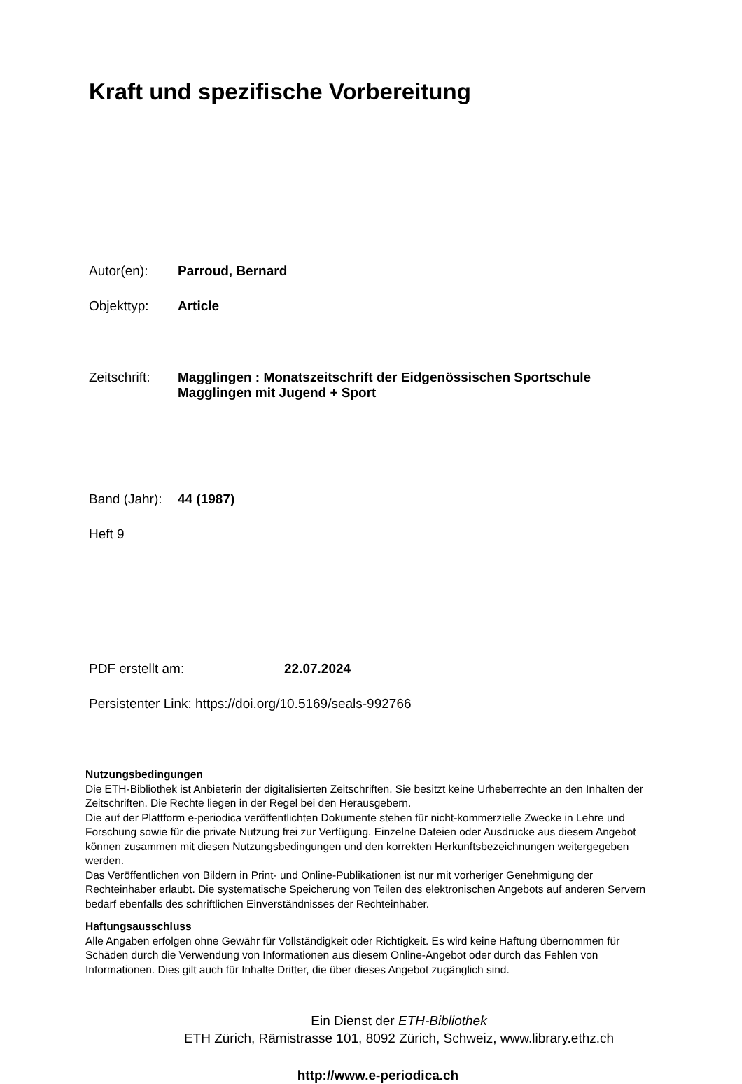Kraft und spezifische Vorbereitung
Autor(en): Parroud, Bernard
Objekttyp: Article
Zeitschrift: Magglingen : Monatszeitschrift der Eidgenössischen Sportschule
Magglingen mit Jugend + Sport
Band (Jahr): 44 (1987)
Heft 9
PDF erstellt am: 22.07.2024
Persistenter Link: https://doi.org/10.5169/seals-992766
Nutzungsbedingungen
Die ETH-Bibliothek ist Anbieterin der digitalisierten Zeitschriften. Sie besitzt keine Urheberrechte an den Inhalten der Zeitschriften. Die Rechte liegen in der Regel bei den Herausgebern.
Die auf der Plattform e-periodica veröffentlichten Dokumente stehen für nicht-kommerzielle Zwecke in Lehre und Forschung sowie für die private Nutzung frei zur Verfügung. Einzelne Dateien oder Ausdrucke aus diesem Angebot können zusammen mit diesen Nutzungsbedingungen und den korrekten Herkunftsbezeichnungen weitergegeben werden.
Das Veröffentlichen von Bildern in Print- und Online-Publikationen ist nur mit vorheriger Genehmigung der Rechteinhaber erlaubt. Die systematische Speicherung von Teilen des elektronischen Angebots auf anderen Servern bedarf ebenfalls des schriftlichen Einverständnisses der Rechteinhaber.
Haftungsausschluss
Alle Angaben erfolgen ohne Gewähr für Vollständigkeit oder Richtigkeit. Es wird keine Haftung übernommen für Schäden durch die Verwendung von Informationen aus diesem Online-Angebot oder durch das Fehlen von Informationen. Dies gilt auch für Inhalte Dritter, die über dieses Angebot zugänglich sind.
Ein Dienst der ETH-Bibliothek
ETH Zürich, Rämistrasse 101, 8092 Zürich, Schweiz, www.library.ethz.ch
http://www.e-periodica.ch